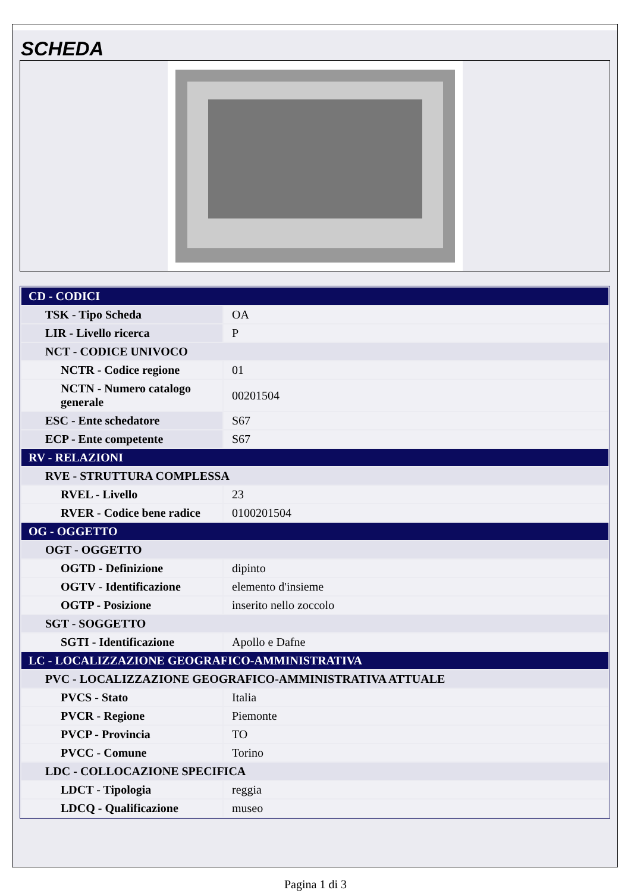SCHEDA
| CD - CODICI | |
| TSK - Tipo Scheda | OA |
| LIR - Livello ricerca | P |
| NCT - CODICE UNIVOCO | |
| NCTR - Codice regione | 01 |
| NCTN - Numero catalogo generale | 00201504 |
| ESC - Ente schedatore | S67 |
| ECP - Ente competente | S67 |
| RV - RELAZIONI | |
| RVE - STRUTTURA COMPLESSA | |
| RVEL - Livello | 23 |
| RVER - Codice bene radice | 0100201504 |
| OG - OGGETTO | |
| OGT - OGGETTO | |
| OGTD - Definizione | dipinto |
| OGTV - Identificazione | elemento d'insieme |
| OGTP - Posizione | inserito nello zoccolo |
| SGT - SOGGETTO | |
| SGTI - Identificazione | Apollo e Dafne |
| LC - LOCALIZZAZIONE GEOGRAFICO-AMMINISTRATIVA | |
| PVC - LOCALIZZAZIONE GEOGRAFICO-AMMINISTRATIVA ATTUALE | |
| PVCS - Stato | Italia |
| PVCR - Regione | Piemonte |
| PVCP - Provincia | TO |
| PVCC - Comune | Torino |
| LDC - COLLOCAZIONE SPECIFICA | |
| LDCT - Tipologia | reggia |
| LDCQ - Qualificazione | museo |
Pagina 1 di 3